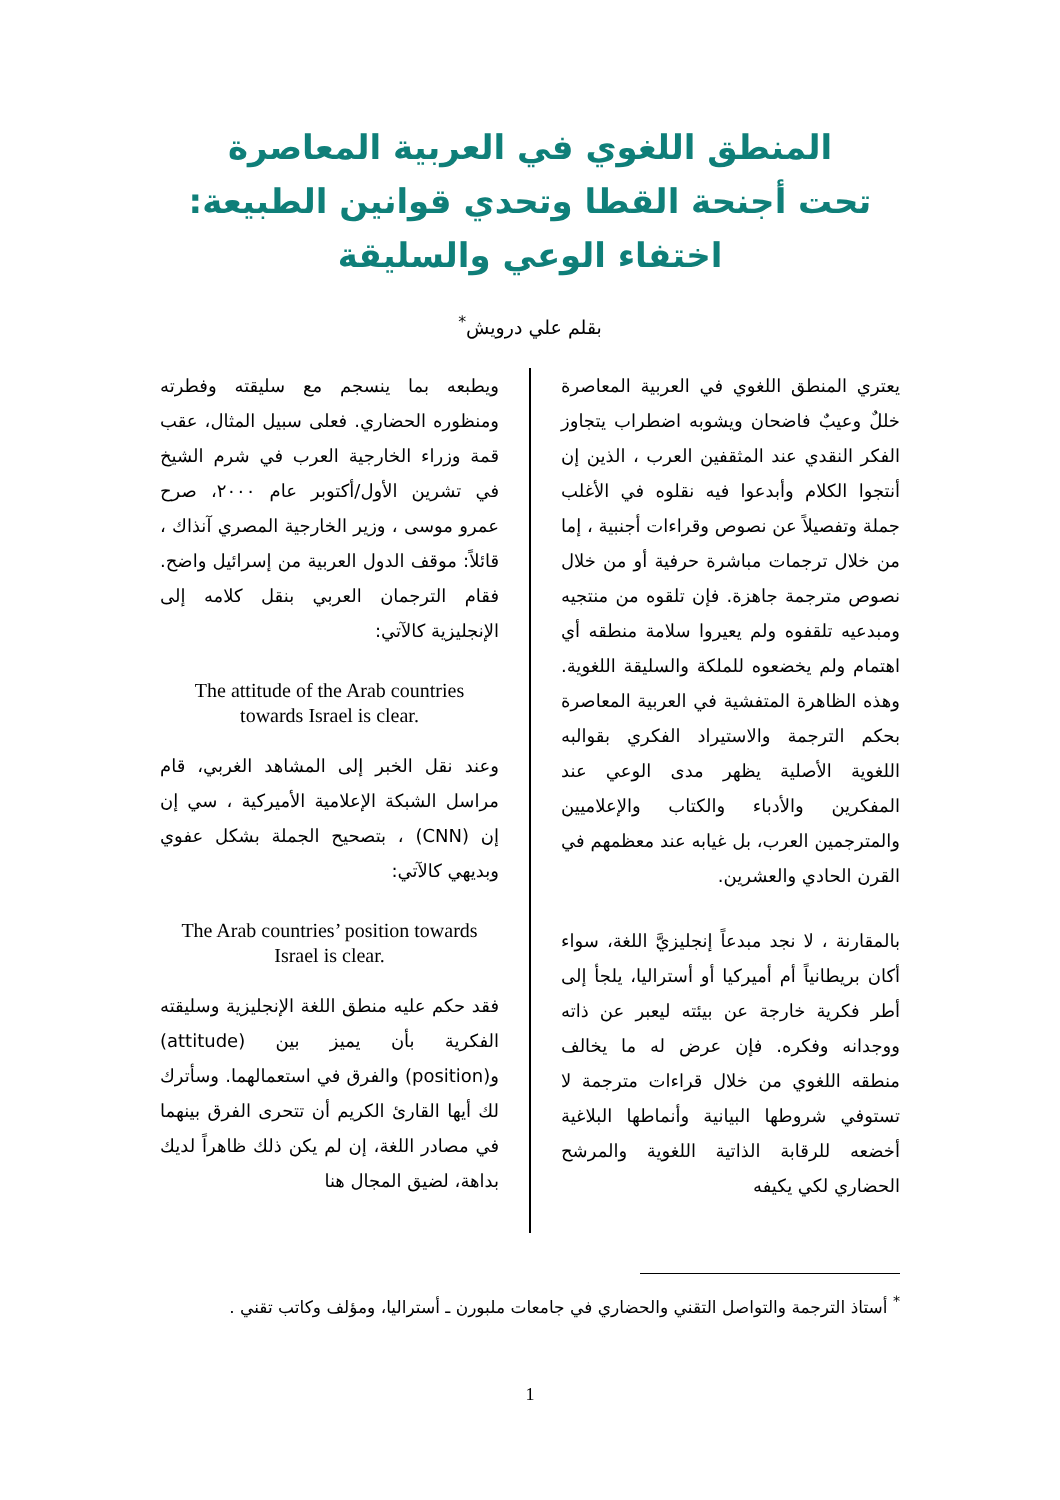المنطق اللغوي في العربية المعاصرة
تحت أجنحة القطا وتحدي قوانين الطبيعة:
اختفاء الوعي والسليقة
بقلم علي درويش<sup>*</sup>
يعتري المنطق اللغوي في العربية المعاصرة خللٌ وعيبٌ فاضحان ويشوبه اضطراب يتجاوز الفكر النقدي عند المثقفين العرب ، الذين إن أنتجوا الكلام وأبدعوا فيه نقلوه في الأغلب جملة وتفصيلاً عن نصوص وقراءات أجنبية ، إما من خلال ترجمات مباشرة حرفية أو من خلال نصوص مترجمة جاهزة. فإن تلقوه من منتجيه ومبدعيه تلقفوه ولم يعيروا سلامة منطقه أي اهتمام ولم يخضعوه للملكة والسليقة اللغوية. وهذه الظاهرة المتفشية في العربية المعاصرة بحكم الترجمة والاستيراد الفكري بقوالبه اللغوية الأصلية يظهر مدى الوعي عند المفكرين والأدباء والكتاب والإعلاميين والمترجمين العرب، بل غيابه عند معظمهم في القرن الحادي والعشرين.
بالمقارنة ، لا نجد مبدعاً إنجليزيَّ اللغة، سواء أكان بريطانياً أم أميركيا أو أستراليا، يلجأ إلى أطر فكرية خارجة عن بيئته ليعبر عن ذاته ووجدانه وفكره. فإن عرض له ما يخالف منطقه اللغوي من خلال قراءات مترجمة لا تستوفي شروطها البيانية وأنماطها البلاغية أخضعه للرقابة الذاتية اللغوية والمرشح الحضاري لكي يكيفه
ويطبعه بما ينسجم مع سليقته وفطرته ومنظوره الحضاري. فعلى سبيل المثال، عقب قمة وزراء الخارجية العرب في شرم الشيخ في تشرين الأول/أكتوبر عام ٢٠٠٠، صرح عمرو موسى ، وزير الخارجية المصري آنذاك ، قائلاً: موقف الدول العربية من إسرائيل واضح. فقام الترجمان العربي بنقل كلامه إلى الإنجليزية كالآتي:
The attitude of the Arab countries
towards Israel is clear.
وعند نقل الخبر إلى المشاهد الغربي، قام مراسل الشبكة الإعلامية الأميركية ، سي إن إن (CNN) ، بتصحيح الجملة بشكل عفوي وبديهي كالآتي:
The Arab countries’ position towards
Israel is clear.
فقد حكم عليه منطق اللغة الإنجليزية وسليقته الفكرية بأن يميز بين (attitude) و(position) والفرق في استعمالهما. وسأترك لك أيها القارئ الكريم أن تتحرى الفرق بينهما في مصادر اللغة، إن لم يكن ذلك ظاهراً لديك بداهة، لضيق المجال هنا
<sup>*</sup> أستاذ الترجمة والتواصل التقني والحضاري في جامعات ملبورن ـ أستراليا، ومؤلف وكاتب تقني .
1